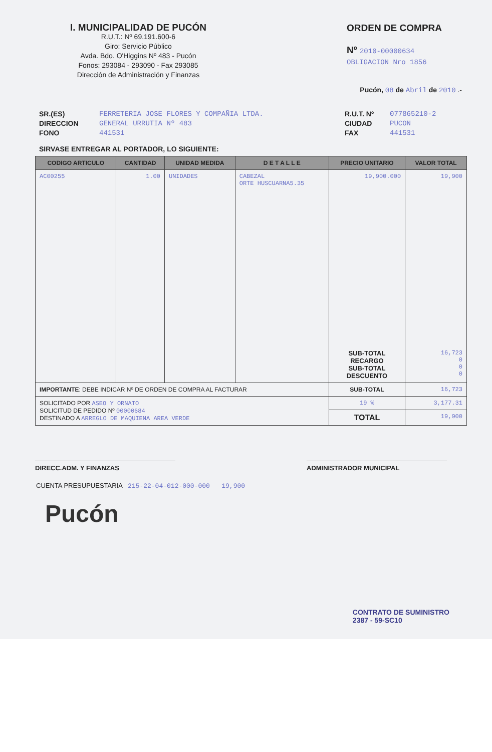I. MUNICIPALIDAD DE PUCÓN
R.U.T.: Nº 69.191.600-6
Giro: Servicio Público
Avda. Bdo. O'Higgins Nº 483 - Pucón
Fonos: 293084 - 293090 - Fax 293085
Dirección de Administración y Finanzas
ORDEN DE COMPRA
Nº 2010-00000634
OBLIGACION Nro 1856
Pucón, 08 de Abril de 2010 .-
SR.(ES)
DIRECCION
FONO
FERRETERIA JOSE FLORES Y COMPAÑIA LTDA.
GENERAL URRUTIA Nº 483
441531
R.U.T. Nº
CIUDAD
FAX
077865210-2
PUCON
441531
SIRVASE ENTREGAR AL PORTADOR, LO SIGUIENTE:
| CODIGO ARTICULO | CANTIDAD | UNIDAD MEDIDA | D E T A L L E | PRECIO UNITARIO | VALOR TOTAL |
| --- | --- | --- | --- | --- | --- |
| AC00255 | 1.00 | UNIDADES | CABEZAL ORTE HUSCUARNA5.35 | 19,900.000 | 19,900 |
| | | | | SUB-TOTAL RECARGO SUB-TOTAL DESCUENTO | 16,723 0 0 0 |
| IMPORTANTE : DEBE INDICAR Nº DE ORDEN DE COMPRA AL FACTURAR | | | | SUB-TOTAL | 16,723 |
| SOLICITADO POR ASEO Y ORNATO SOLICITUD DE PEDIDO Nº 00000684 DESTINADO A ARREGLO DE MAQUIENA AREA VERDE | | | | 19 % | 3,177.31 |
| | | | | TOTAL | 19,900 |
DIRECC.ADM. Y FINANZAS ADMINISTRADOR MUNICIPAL
CUENTA PRESUPUESTARIA 215-22-04-012-000-000 19,900
Pucón
CONTRATO DE SUMINISTRO
2387 - 59-SC10